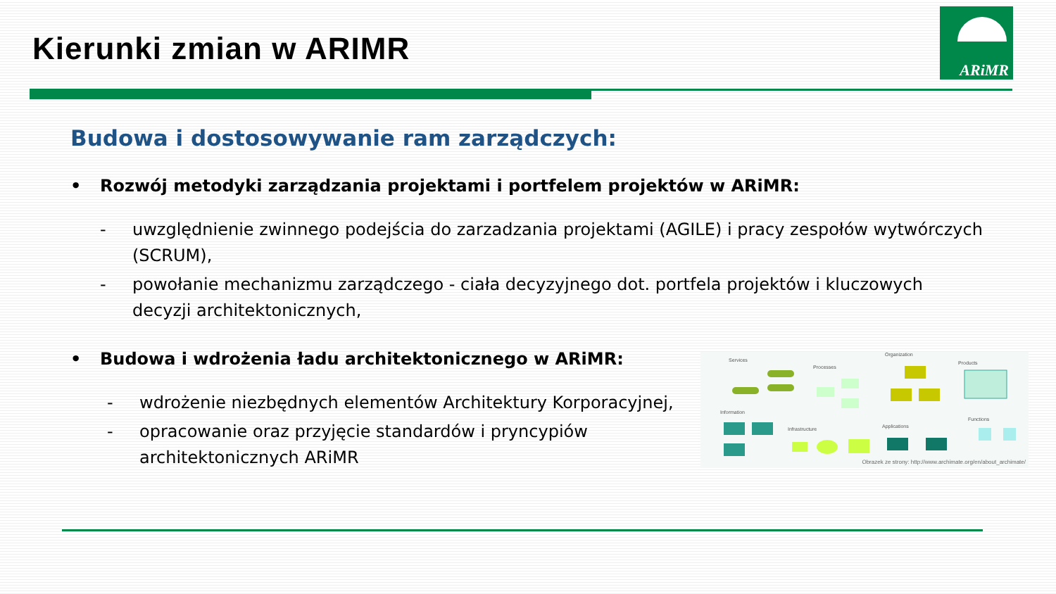Kierunki zmian w ARIMR
ARiMR
Budowa i dostosowywanie ram zarządczych:
• Rozwój metodyki zarządzania projektami i portfelem projektów w ARiMR:
- uwzględnienie zwinnego podejścia do zarzadzania projektami (AGILE) i pracy zespołów wytwórczych (SCRUM),
- powołanie mechanizmu zarządczego - ciała decyzyjnego dot. portfela projektów i kluczowych decyzji architektonicznych,
• Budowa i wdrożenia ładu architektonicznego w ARiMR:
- wdrożenie niezbędnych elementów Architektury Korporacyjnej,
- opracowanie oraz przyjęcie standardów i pryncypiów architektonicznych ARiMR
Services
Processes
Organization
Products
Information
Infrastructure
Applications
Functions
Obrazek ze strony: http://www.archimate.org/en/about_archimate/